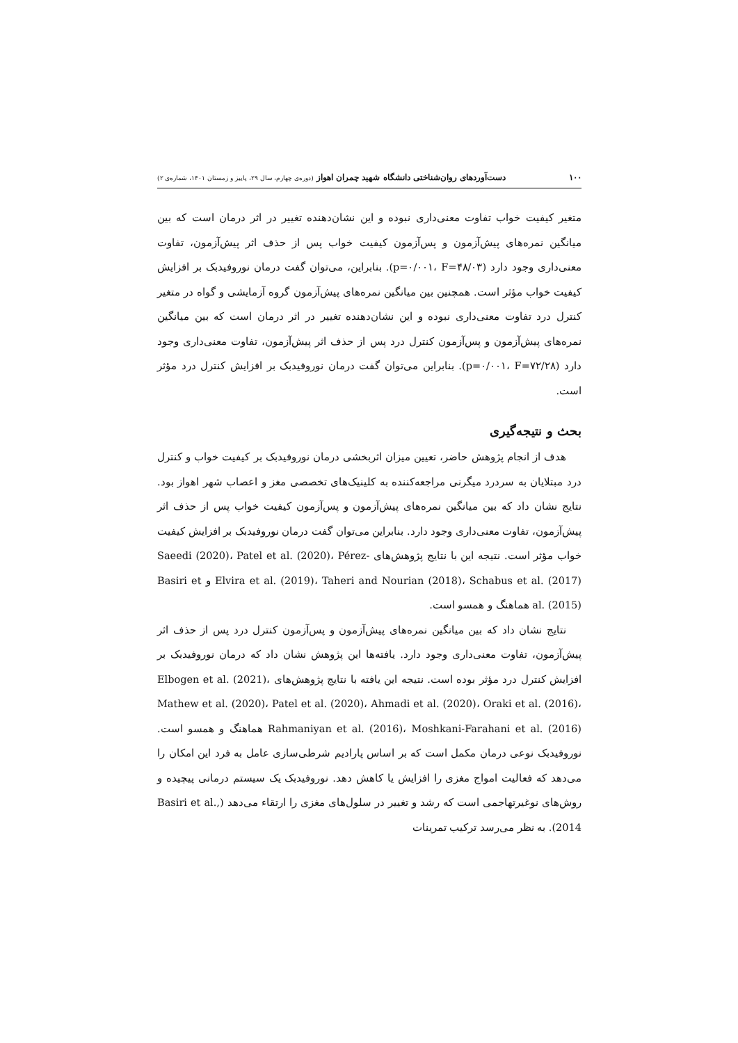۱۰۰ دست‌آوردهای روان‌شناختی دانشگاه شهید چمران اهواز (دوره‌ی چهارم، سال ۲۹، پاییز و زمستان ۱۴۰۱، شماره‌ی ۲)
متغیر کیفیت خواب تفاوت معنی‌داری نبوده و این نشان‌دهنده تغییر در اثر درمان است که بین میانگین نمره‌های پیش‌آزمون و پس‌آزمون کیفیت خواب پس از حذف اثر پیش‌آزمون، تفاوت معنی‌داری وجود دارد (p=۰/۰۰۱، F=۴۸/۰۳). بنابراین، می‌توان گفت درمان نوروفیدبک بر افزایش کیفیت خواب مؤثر است. همچنین بین میانگین نمره‌های پیش‌آزمون گروه آزمایشی و گواه در متغیر کنترل درد تفاوت معنی‌داری نبوده و این نشان‌دهنده تغییر در اثر درمان است که بین میانگین نمره‌های پیش‌آزمون و پس‌آزمون کنترل درد پس از حذف اثر پیش‌آزمون، تفاوت معنی‌داری وجود دارد (p=۰/۰۰۱، F=۷۲/۲۸). بنابراین می‌توان گفت درمان نوروفیدبک بر افزایش کنترل درد مؤثر است.
بحث و نتیجه‌گیری
هدف از انجام پژوهش حاضر، تعیین میزان اثربخشی درمان نوروفیدبک بر کیفیت خواب و کنترل درد مبتلایان به سردرد میگرنی مراجعه‌کننده به کلینیک‌های تخصصی مغز و اعصاب شهر اهواز بود. نتایج نشان داد که بین میانگین نمره‌های پیش‌آزمون و پس‌آزمون کیفیت خواب پس از حذف اثر پیش‌آزمون، تفاوت معنی‌داری وجود دارد. بنابراین می‌توان گفت درمان نوروفیدبک بر افزایش کیفیت خواب مؤثر است. نتیجه این با نتایج پژوهش‌های Saeedi (2020)، Patel et al. (2020)، Pérez-Elvira et al. (2019)، Taheri and Nourian (2018)، Schabus et al. (2017) و Basiri et al. (2015) هماهنگ و همسو است.
نتایج نشان داد که بین میانگین نمره‌های پیش‌آزمون و پس‌آزمون کنترل درد پس از حذف اثر پیش‌آزمون، تفاوت معنی‌داری وجود دارد. یافته‌ها این پژوهش نشان داد که درمان نوروفیدبک بر افزایش کنترل درد مؤثر بوده است. نتیجه این یافته با نتایج پژوهش‌های Elbogen et al. (2021)، Mathew et al. (2020)، Patel et al. (2020)، Ahmadi et al. (2020)، Oraki et al. (2016)، Rahmaniyan et al. (2016)، Moshkani-Farahani et al. (2016) هماهنگ و همسو است. نوروفیدبک نوعی درمان مکمل است که بر اساس پارادیم شرطی‌سازی عامل به فرد این امکان را می‌دهد که فعالیت امواج مغزی را افزایش یا کاهش دهد. نوروفیدبک یک سیستم درمانی پیچیده و روش‌های نوغیرتهاجمی است که رشد و تغییر در سلول‌های مغزی را ارتقاء می‌دهد (Basiri et al., 2014). به نظر می‌رسد ترکیب تمرینات